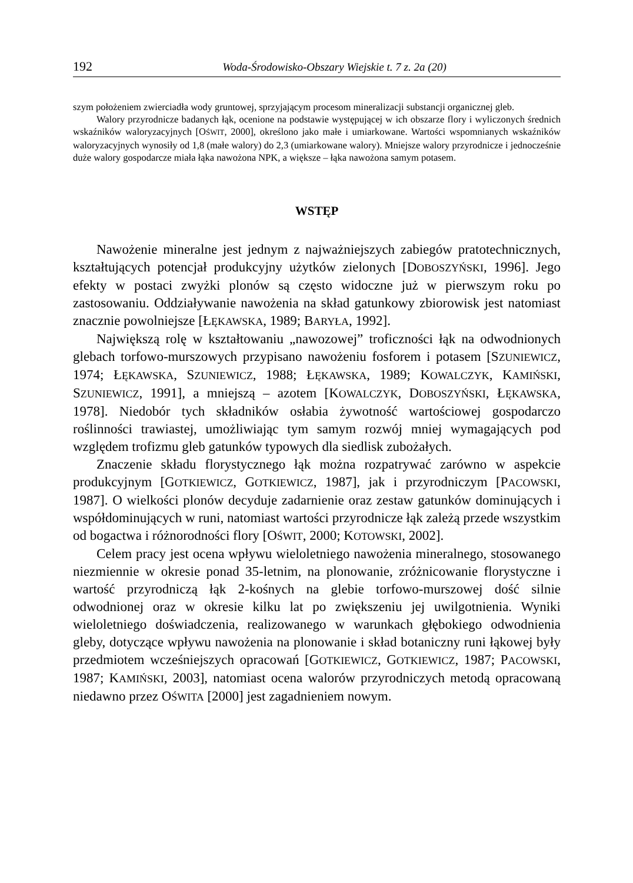192 Woda-Środowisko-Obszary Wiejskie t. 7 z. 2a (20)
szym położeniem zwierciadła wody gruntowej, sprzyjającym procesom mineralizacji substancji organicznej gleb.
Walory przyrodnicze badanych łąk, ocenione na podstawie występującej w ich obszarze flory i wyliczonych średnich wskaźników waloryzacyjnych [OŚWIT, 2000], określono jako małe i umiarkowane. Wartości wspomnianych wskaźników waloryzacyjnych wynosiły od 1,8 (małe walory) do 2,3 (umiarkowane walory). Mniejsze walory przyrodnicze i jednocześnie duże walory gospodarcze miała łąka nawożona NPK, a większe – łąka nawożona samym potasem.
WSTĘP
Nawożenie mineralne jest jednym z najważniejszych zabiegów pratotechnicznych, kształtujących potencjał produkcyjny użytków zielonych [DOBOSZYŃSKI, 1996]. Jego efekty w postaci zwyżki plonów są często widoczne już w pierwszym roku po zastosowaniu. Oddziaływanie nawożenia na skład gatunkowy zbiorowisk jest natomiast znacznie powolniejsze [ŁĘKAWSKA, 1989; BARYŁA, 1992].
Największą rolę w kształtowaniu „nawozowej” troficzności łąk na odwodnionych glebach torfowo-murszowych przypisano nawożeniu fosforem i potasem [SZUNIEWICZ, 1974; ŁĘKAWSKA, SZUNIEWICZ, 1988; ŁĘKAWSKA, 1989; KOWALCZYK, KAMIŃSKI, SZUNIEWICZ, 1991], a mniejszą – azotem [KOWALCZYK, DOBOSZYŃSKI, ŁĘKAWSKA, 1978]. Niedobór tych składników osłabia żywotność wartościowej gospodarczo roślinności trawiastej, umożliwiając tym samym rozwój mniej wymagających pod względem trofizmu gleb gatunków typowych dla siedlisk zubożałych.
Znaczenie składu florystycznego łąk można rozpatrywać zarówno w aspekcie produkcyjnym [GOTKIEWICZ, GOTKIEWICZ, 1987], jak i przyrodniczym [PACOWSKI, 1987]. O wielkości plonów decyduje zadarnienie oraz zestaw gatunków dominujących i współdominujących w runi, natomiast wartości przyrodnicze łąk zależą przede wszystkim od bogactwa i różnorodności flory [OŚWIT, 2000; KOTOWSKI, 2002].
Celem pracy jest ocena wpływu wieloletniego nawożenia mineralnego, stosowanego niezmiennie w okresie ponad 35-letnim, na plonowanie, zróżnicowanie florystyczne i wartość przyrodniczą łąk 2-kośnych na glebie torfowo-murszowej dość silnie odwodnionej oraz w okresie kilku lat po zwiększeniu jej uwilgotnienia. Wyniki wieloletniego doświadczenia, realizowanego w warunkach głębokiego odwodnienia gleby, dotyczące wpływu nawożenia na plonowanie i skład botaniczny runi łąkowej były przedmiotem wcześniejszych opracowań [GOTKIEWICZ, GOTKIEWICZ, 1987; PACOWSKI, 1987; KAMIŃSKI, 2003], natomiast ocena walorów przyrodniczych metodą opracowaną niedawno przez OŚWITA [2000] jest zagadnieniem nowym.